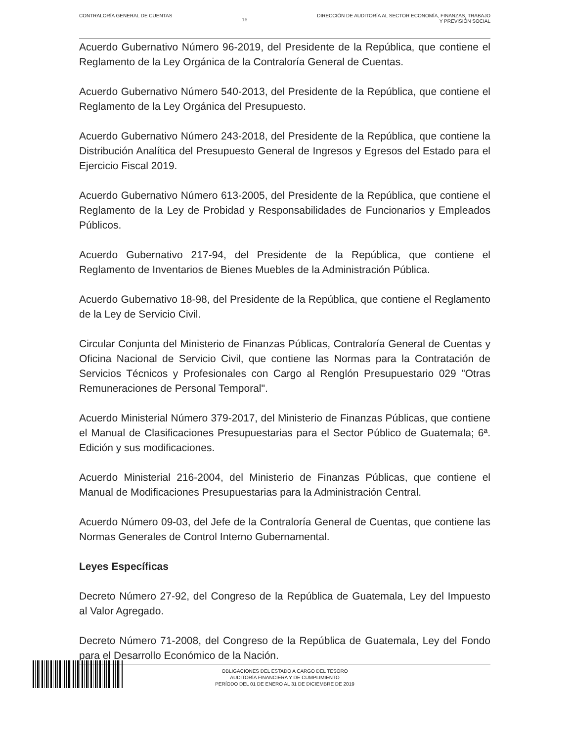CONTRALORÍA GENERAL DE CUENTAS 16 DIRECCIÓN DE AUDITORÍA AL SECTOR ECONOMÍA, FINANZAS, TRABAJO
Y PREVISIÓN SOCIAL
Acuerdo Gubernativo Número 96-2019, del Presidente de la República, que contiene el Reglamento de la Ley Orgánica de la Contraloría General de Cuentas.
Acuerdo Gubernativo Número 540-2013, del Presidente de la República, que contiene el Reglamento de la Ley Orgánica del Presupuesto.
Acuerdo Gubernativo Número 243-2018, del Presidente de la República, que contiene la Distribución Analítica del Presupuesto General de Ingresos y Egresos del Estado para el Ejercicio Fiscal 2019.
Acuerdo Gubernativo Número 613-2005, del Presidente de la República, que contiene el Reglamento de la Ley de Probidad y Responsabilidades de Funcionarios y Empleados Públicos.
Acuerdo Gubernativo 217-94, del Presidente de la República, que contiene el Reglamento de Inventarios de Bienes Muebles de la Administración Pública.
Acuerdo Gubernativo 18-98, del Presidente de la República, que contiene el Reglamento de la Ley de Servicio Civil.
Circular Conjunta del Ministerio de Finanzas Públicas, Contraloría General de Cuentas y Oficina Nacional de Servicio Civil, que contiene las Normas para la Contratación de Servicios Técnicos y Profesionales con Cargo al Renglón Presupuestario 029 "Otras Remuneraciones de Personal Temporal".
Acuerdo Ministerial Número 379-2017, del Ministerio de Finanzas Públicas, que contiene el Manual de Clasificaciones Presupuestarias para el Sector Público de Guatemala; 6ª. Edición y sus modificaciones.
Acuerdo Ministerial 216-2004, del Ministerio de Finanzas Públicas, que contiene el Manual de Modificaciones Presupuestarias para la Administración Central.
Acuerdo Número 09-03, del Jefe de la Contraloría General de Cuentas, que contiene las Normas Generales de Control Interno Gubernamental.
Leyes Específicas
Decreto Número 27-92, del Congreso de la República de Guatemala, Ley del Impuesto al Valor Agregado.
Decreto Número 71-2008, del Congreso de la República de Guatemala, Ley del Fondo para el Desarrollo Económico de la Nación.
OBLIGACIONES DEL ESTADO A CARGO DEL TESORO
AUDITORÍA FINANCIERA Y DE CUMPLIMIENTO
PERÍODO DEL 01 DE ENERO AL 31 DE DICIEMBRE DE 2019